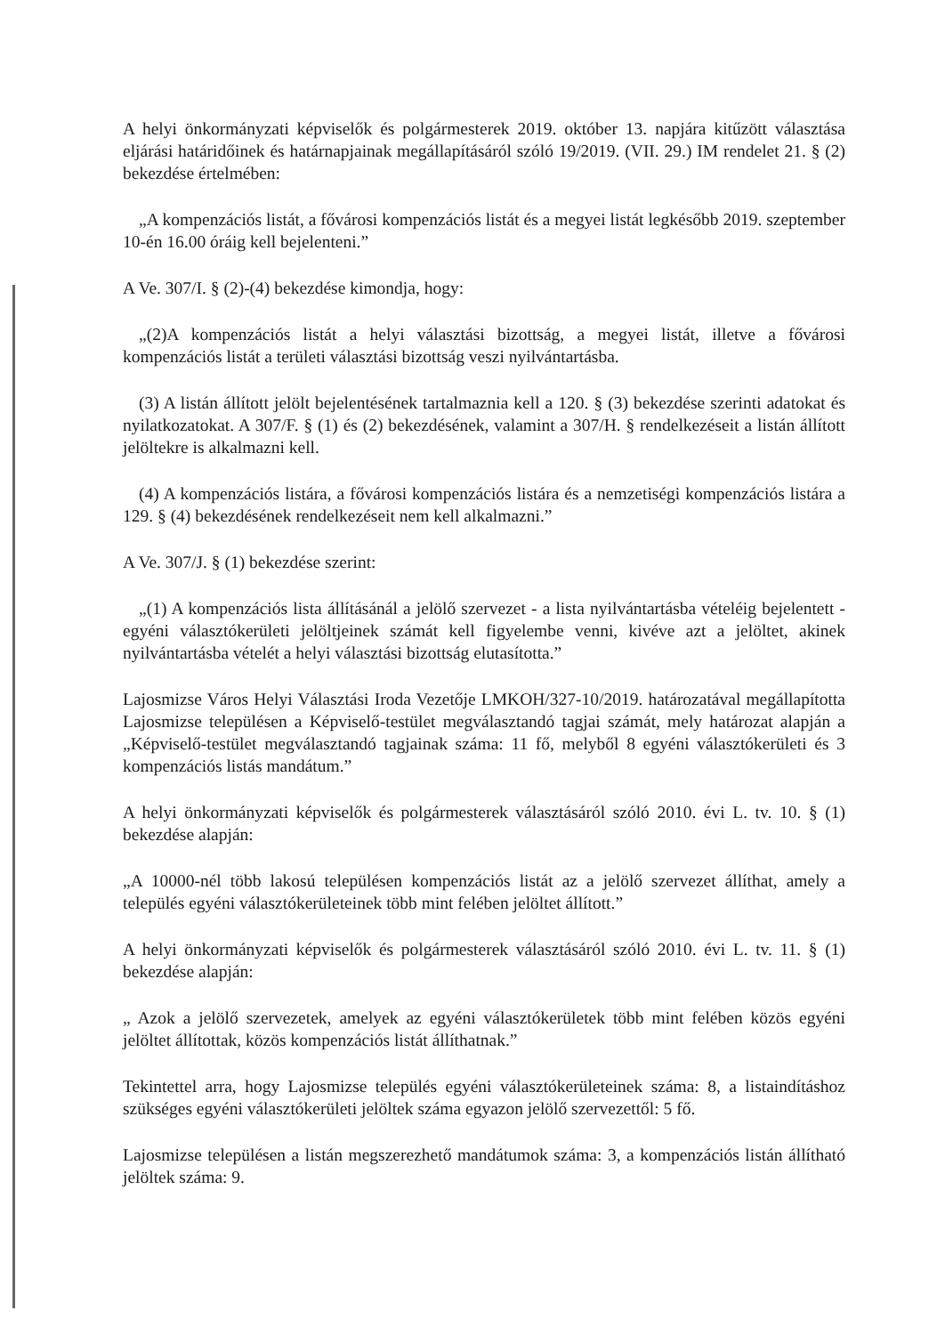A helyi önkormányzati képviselők és polgármesterek 2019. október 13. napjára kitűzött választása eljárási határidőinek és határnapjainak megállapításáról szóló 19/2019. (VII. 29.) IM rendelet 21. § (2) bekezdése értelmében:
„A kompenzációs listát, a fővárosi kompenzációs listát és a megyei listát legkésőbb 2019. szeptember 10-én 16.00 óráig kell bejelenteni.”
A Ve. 307/I. § (2)-(4) bekezdése kimondja, hogy:
„(2)A kompenzációs listát a helyi választási bizottság, a megyei listát, illetve a fővárosi kompenzációs listát a területi választási bizottság veszi nyilvántartásba.
(3) A listán állított jelölt bejelentésének tartalmaznia kell a 120. § (3) bekezdése szerinti adatokat és nyilatkozatokat. A 307/F. § (1) és (2) bekezdésének, valamint a 307/H. § rendelkezéseit a listán állított jelöltekre is alkalmazni kell.
(4) A kompenzációs listára, a fővárosi kompenzációs listára és a nemzetiségi kompenzációs listára a 129. § (4) bekezdésének rendelkezéseit nem kell alkalmazni.”
A Ve. 307/J. § (1) bekezdése szerint:
„(1) A kompenzációs lista állításánál a jelölő szervezet - a lista nyilvántartásba vételéig bejelentett - egyéni választókerületi jelöltjeinek számát kell figyelembe venni, kivéve azt a jelöltet, akinek nyilvántartásba vételét a helyi választási bizottság elutasította.”
Lajosmizse Város Helyi Választási Iroda Vezetője LMKOH/327-10/2019. határozatával megállapította Lajosmizse településen a Képviselő-testület megválasztandó tagjai számát, mely határozat alapján a „Képviselő-testület megválasztandó tagjainak száma: 11 fő, melyből 8 egyéni választókerületi és 3 kompenzációs listás mandátum.”
A helyi önkormányzati képviselők és polgármesterek választásáról szóló 2010. évi L. tv. 10. § (1) bekezdése alapján:
„A 10000-nél több lakosú településen kompenzációs listát az a jelölő szervezet állíthat, amely a település egyéni választókerületeinek több mint felében jelöltet állított.”
A helyi önkormányzati képviselők és polgármesterek választásáról szóló 2010. évi L. tv. 11. § (1) bekezdése alapján:
„ Azok a jelölő szervezetek, amelyek az egyéni választókerületek több mint felében közös egyéni jelöltet állítottak, közös kompenzációs listát állíthatnak.”
Tekintettel arra, hogy Lajosmizse település egyéni választókerületeinek száma: 8, a listaindításhoz szükséges egyéni választókerületi jelöltek száma egyazon jelölő szervezettől: 5 fő.
Lajosmizse településen a listán megszerezhető mandátumok száma: 3, a kompenzációs listán állítható jelöltek száma: 9.